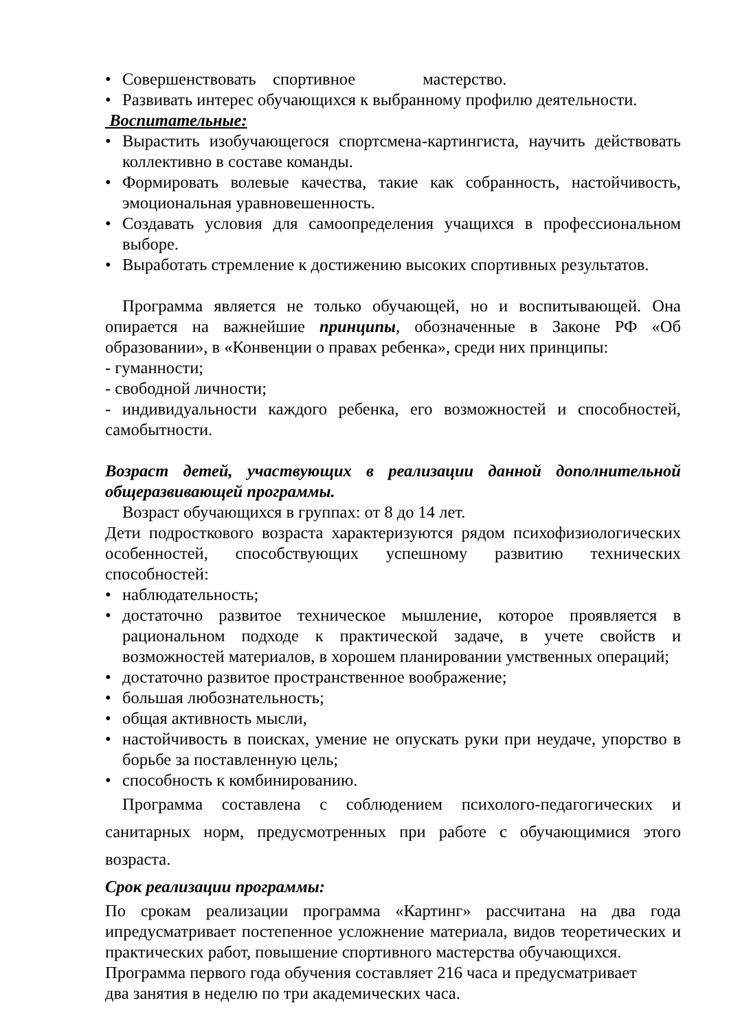• Совершенствовать спортивное мастерство.
• Развивать интерес обучающихся к выбранному профилю деятельности.
Воспитательные:
• Вырастить изобучающегося спортсмена-картингиста, научить действовать коллективно в составе команды.
• Формировать волевые качества, такие как собранность, настойчивость, эмоциональная уравновешенность.
• Создавать условия для самоопределения учащихся в профессиональном выборе.
• Выработать стремление к достижению высоких спортивных результатов.
Программа является не только обучающей, но и воспитывающей. Она опирается на важнейшие принципы, обозначенные в Законе РФ «Об образовании», в «Конвенции о правах ребенка», среди них принципы:
- гуманности;
- свободной личности;
- индивидуальности каждого ребенка, его возможностей и способностей, самобытности.
Возраст детей, участвующих в реализации данной дополнительной общеразвивающей программы.
Возраст обучающихся в группах: от 8 до 14 лет.
Дети подросткового возраста характеризуются рядом психофизиологических особенностей, способствующих успешному развитию технических способностей:
• наблюдательность;
• достаточно развитое техническое мышление, которое проявляется в рациональном подходе к практической задаче, в учете свойств и возможностей материалов, в хорошем планировании умственных операций;
• достаточно развитое пространственное воображение;
• большая любознательность;
• общая активность мысли,
• настойчивость в поисках, умение не опускать руки при неудаче, упорство в борьбе за поставленную цель;
• способность к комбинированию.
Программа составлена с соблюдением психолого-педагогических и санитарных норм, предусмотренных при работе с обучающимися этого возраста.
Срок реализации программы:
По срокам реализации программа «Картинг» рассчитана на два года ипредусматривает постепенное усложнение материала, видов теоретических и практических работ, повышение спортивного мастерства обучающихся.
Программа первого года обучения составляет 216 часа и предусматривает
два занятия в неделю по три академических часа.